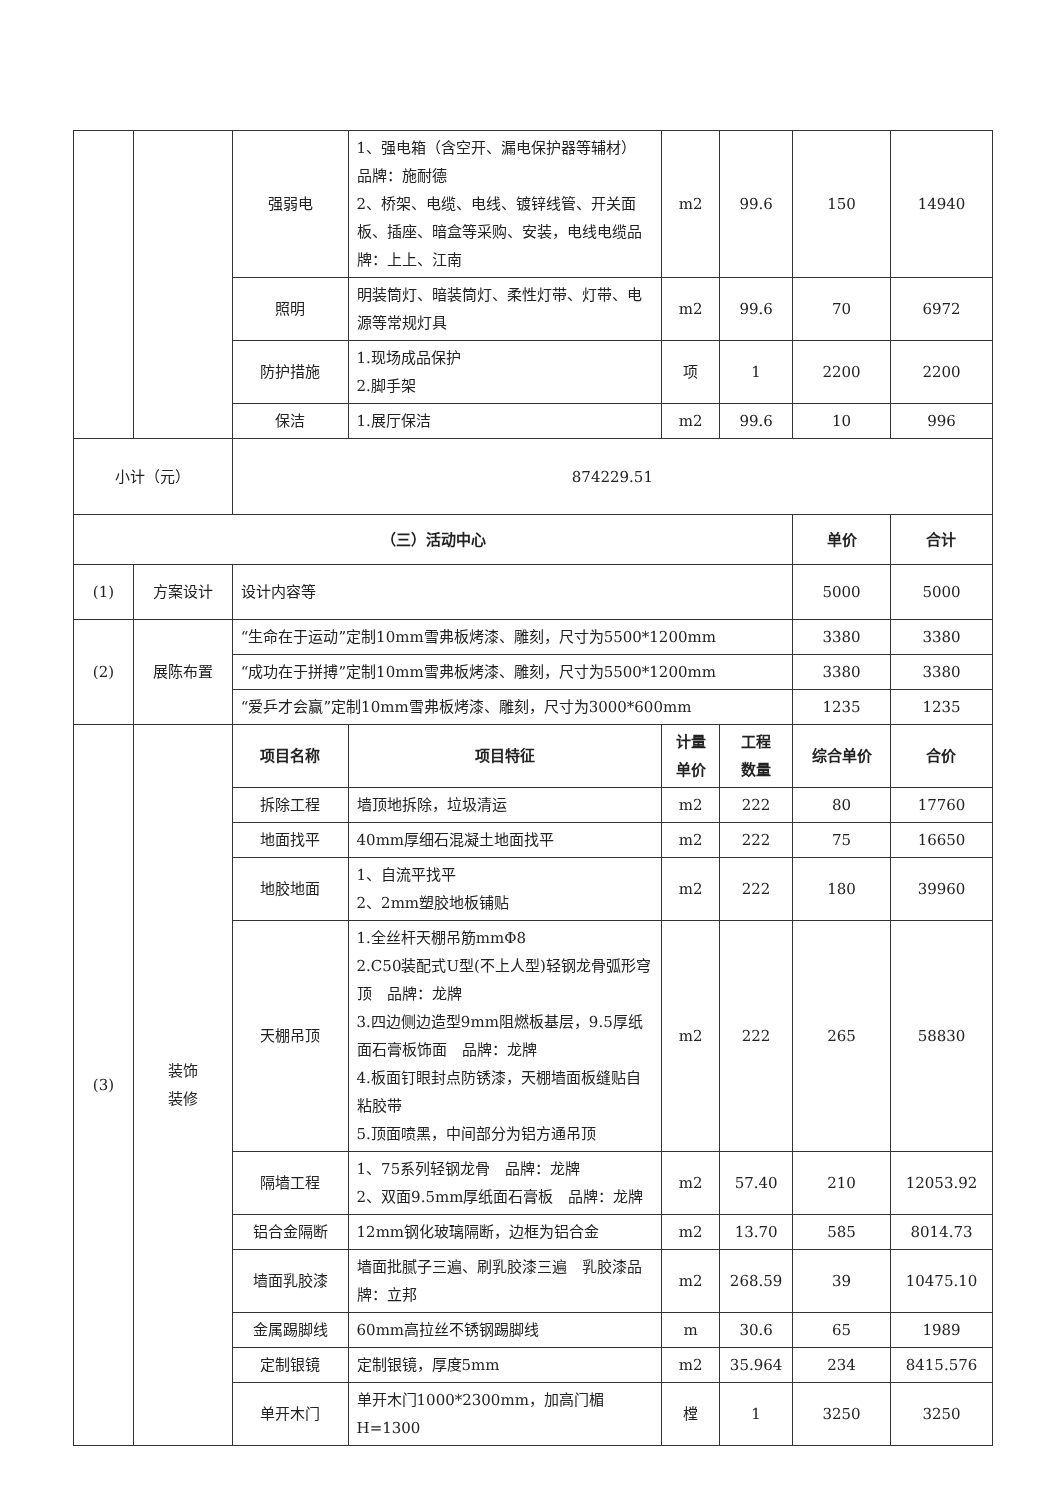| | | 强弱电 | 1、强电箱（含空开、漏电保护器等辅材） 品牌：施耐德 2、桥架、电缆、电线、镀锌线管、开关面板、插座、暗盒等采购、安装，电线电缆品牌：上上、江南 | m2 | 99.6 | 150 | 14940 |
| | | 照明 | 明装筒灯、暗装筒灯、柔性灯带、灯带、电源等常规灯具 | m2 | 99.6 | 70 | 6972 |
| | | 防护措施 | 1.现场成品保护 2.脚手架 | 项 | 1 | 2200 | 2200 |
| | | 保洁 | 1.展厅保洁 | m2 | 99.6 | 10 | 996 |
| 小计（元） | | 874229.51 | | | | | |
| （三）活动中心 | | | | | | 单价 | 合计 |
| (1) | 方案设计 | 设计内容等 | | | | 5000 | 5000 |
| (2) | 展陈布置 | “生命在于运动”定制10mm雪弗板烤漆、雕刻，尺寸为5500*1200mm | | | | 3380 | 3380 |
| | | “成功在于拼搏”定制10mm雪弗板烤漆、雕刻，尺寸为5500*1200mm | | | | 3380 | 3380 |
| | | “爱乒才会赢”定制10mm雪弗板烤漆、雕刻，尺寸为3000*600mm | | | | 1235 | 1235 |
| (3) | 装饰 装修 | 项目名称 | 项目特征 | 计量 单价 | 工程 数量 | 综合单价 | 合价 |
| | | 拆除工程 | 墙顶地拆除，垃圾清运 | m2 | 222 | 80 | 17760 |
| | | 地面找平 | 40mm厚细石混凝土地面找平 | m2 | 222 | 75 | 16650 |
| | | 地胶地面 | 1、自流平找平 2、2mm塑胶地板铺贴 | m2 | 222 | 180 | 39960 |
| | | 天棚吊顶 | 1.全丝杆天棚吊筋mmΦ8 2.C50装配式U型(不上人型)轻钢龙骨弧形穹顶 品牌：龙牌 3.四边侧边造型9mm阻燃板基层，9.5厚纸面石膏板饰面 品牌：龙牌 4.板面钉眼封点防锈漆，天棚墙面板缝贴自粘胶带 5.顶面喷黑，中间部分为铝方通吊顶 | m2 | 222 | 265 | 58830 |
| | | 隔墙工程 | 1、75系列轻钢龙骨 品牌：龙牌 2、双面9.5mm厚纸面石膏板 品牌：龙牌 | m2 | 57.40 | 210 | 12053.92 |
| | | 铝合金隔断 | 12mm钢化玻璃隔断，边框为铝合金 | m2 | 13.70 | 585 | 8014.73 |
| | | 墙面乳胶漆 | 墙面批腻子三遍、刷乳胶漆三遍 乳胶漆品牌：立邦 | m2 | 268.59 | 39 | 10475.10 |
| | | 金属踢脚线 | 60mm高拉丝不锈钢踢脚线 | m | 30.6 | 65 | 1989 |
| | | 定制银镜 | 定制银镜，厚度5mm | m2 | 35.964 | 234 | 8415.576 |
| | | 单开木门 | 单开木门1000*2300mm，加高门楣H=1300 | 樘 | 1 | 3250 | 3250 |